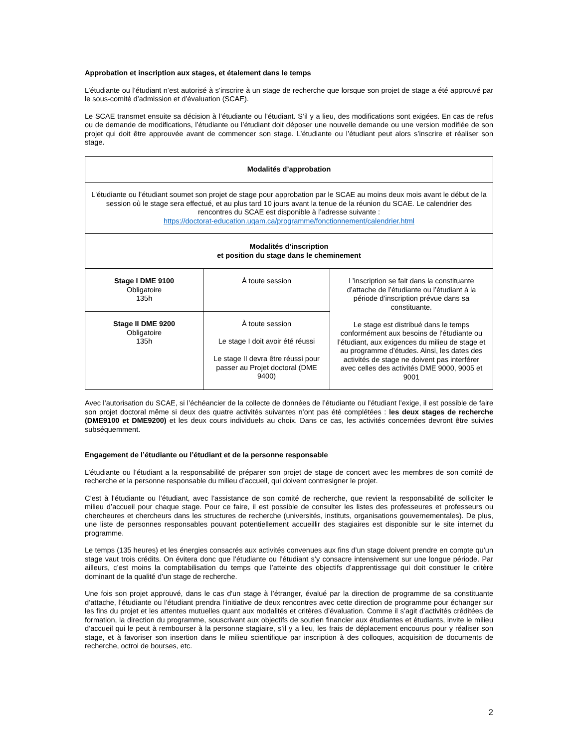Approbation et inscription aux stages, et étalement dans le temps
L’étudiante ou l’étudiant n’est autorisé à s’inscrire à un stage de recherche que lorsque son projet de stage a été approuvé par le sous-comité d’admission et d’évaluation (SCAE).
Le SCAE transmet ensuite sa décision à l’étudiante ou l’étudiant. S’il y a lieu, des modifications sont exigées. En cas de refus ou de demande de modifications, l’étudiante ou l’étudiant doit déposer une nouvelle demande ou une version modifiée de son projet qui doit être approuvée avant de commencer son stage. L’étudiante ou l’étudiant peut alors s’inscrire et réaliser son stage.
| Modalités d’approbation | | |
| --- | --- | --- |
| L'étudiante ou l’étudiant soumet son projet de stage pour approbation par le SCAE au moins deux mois avant le début de la session où le stage sera effectué, et au plus tard 10 jours avant la tenue de la réunion du SCAE. Le calendrier des rencontres du SCAE est disponible à l’adresse suivante : https://doctorat-education.uqam.ca/programme/fonctionnement/calendrier.html | | |
| Modalités d’inscription et position du stage dans le cheminement | | |
| Stage I DME 9100 Obligatoire 135h | À toute session | L’inscription se fait dans la constituante d’attache de l’étudiante ou l’étudiant à la période d’inscription prévue dans sa constituante. Le stage est distribué dans le temps conformément aux besoins de l’étudiante ou l’étudiant, aux exigences du milieu de stage et au programme d’études. Ainsi, les dates des activités de stage ne doivent pas interférer avec celles des activités DME 9000, 9005 et 9001 |
| Stage II DME 9200 Obligatoire 135h | À toute session Le stage I doit avoir été réussi Le stage II devra être réussi pour passer au Projet doctoral (DME 9400) | |
Avec l’autorisation du SCAE, si l’échéancier de la collecte de données de l’étudiante ou l’étudiant l’exige, il est possible de faire son projet doctoral même si deux des quatre activités suivantes n’ont pas été complétées : les deux stages de recherche (DME9100 et DME9200) et les deux cours individuels au choix. Dans ce cas, les activités concernées devront être suivies subséquemment.
Engagement de l’étudiante ou l’étudiant et de la personne responsable
L’étudiante ou l’étudiant a la responsabilité de préparer son projet de stage de concert avec les membres de son comité de recherche et la personne responsable du milieu d’accueil, qui doivent contresigner le projet.
C’est à l’étudiante ou l’étudiant, avec l’assistance de son comité de recherche, que revient la responsabilité de solliciter le milieu d’accueil pour chaque stage. Pour ce faire, il est possible de consulter les listes des professeures et professeurs ou chercheures et chercheurs dans les structures de recherche (universités, instituts, organisations gouvernementales). De plus, une liste de personnes responsables pouvant potentiellement accueillir des stagiaires est disponible sur le site internet du programme.
Le temps (135 heures) et les énergies consacrés aux activités convenues aux fins d’un stage doivent prendre en compte qu’un stage vaut trois crédits. On évitera donc que l’étudiante ou l’étudiant s’y consacre intensivement sur une longue période. Par ailleurs, c’est moins la comptabilisation du temps que l’atteinte des objectifs d’apprentissage qui doit constituer le critère dominant de la qualité d’un stage de recherche.
Une fois son projet approuvé, dans le cas d'un stage à l’étranger, évalué par la direction de programme de sa constituante d’attache, l’étudiante ou l’étudiant prendra l’initiative de deux rencontres avec cette direction de programme pour échanger sur les fins du projet et les attentes mutuelles quant aux modalités et critères d’évaluation. Comme il s’agit d’activités créditées de formation, la direction du programme, souscrivant aux objectifs de soutien financier aux étudiantes et étudiants, invite le milieu d’accueil qui le peut à rembourser à la personne stagiaire, s’il y a lieu, les frais de déplacement encourus pour y réaliser son stage, et à favoriser son insertion dans le milieu scientifique par inscription à des colloques, acquisition de documents de recherche, octroi de bourses, etc.
2